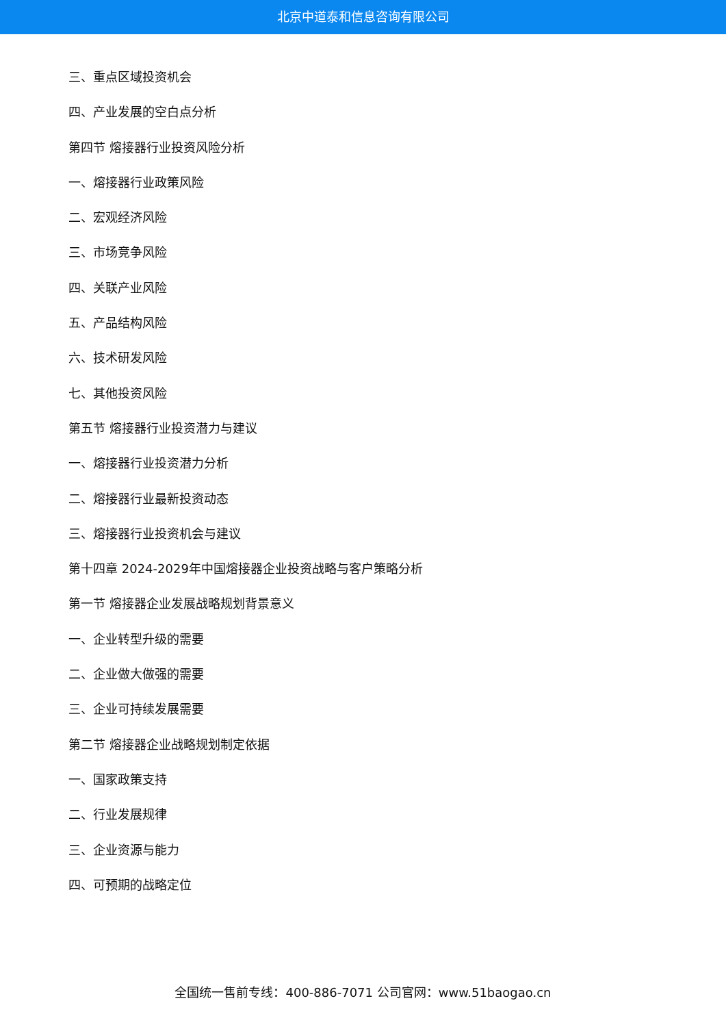北京中道泰和信息咨询有限公司
三、重点区域投资机会
四、产业发展的空白点分析
第四节 熔接器行业投资风险分析
一、熔接器行业政策风险
二、宏观经济风险
三、市场竞争风险
四、关联产业风险
五、产品结构风险
六、技术研发风险
七、其他投资风险
第五节 熔接器行业投资潜力与建议
一、熔接器行业投资潜力分析
二、熔接器行业最新投资动态
三、熔接器行业投资机会与建议
第十四章 2024-2029年中国熔接器企业投资战略与客户策略分析
第一节 熔接器企业发展战略规划背景意义
一、企业转型升级的需要
二、企业做大做强的需要
三、企业可持续发展需要
第二节 熔接器企业战略规划制定依据
一、国家政策支持
二、行业发展规律
三、企业资源与能力
四、可预期的战略定位
全国统一售前专线：400-886-7071 公司官网：www.51baogao.cn